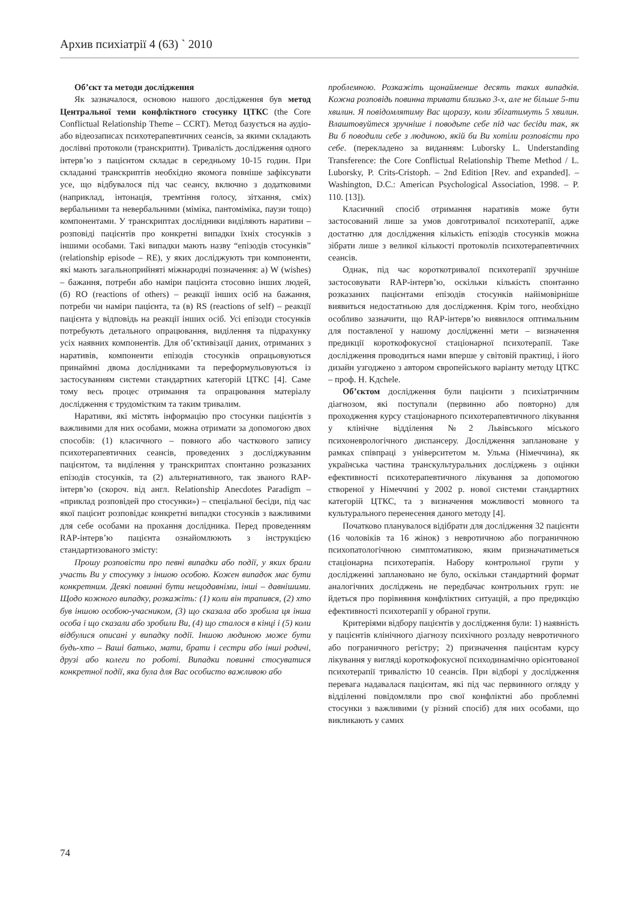Архив психіатрії 4 (63) ` 2010
Об’єкт та методи дослідження
Як зазначалося, основою нашого дослідження був метод Центральної теми конфліктного стосунку ЦТКС (the Core Conflictual Relationship Theme – CCRT). Метод базується на аудіо- або відеозаписах психотерапевтичних сеансів, за якими складають дослівні протоколи (транскрипти). Тривалість дослідження одного інтерв’ю з пацієнтом складає в середньому 10-15 годин. При складанні транскриптів необхідно якомога повніше зафіксувати усе, що відбувалося під час сеансу, включно з додатковими (наприклад, інтонація, тремтіння голосу, зітхання, сміх) вербальними та невербальними (міміка, пантоміміка, паузи тощо) компонентами. У транскриптах дослідники виділяють наративи – розповіді пацієнтів про конкретні випадки їхніх стосунків з іншими особами. Такі випадки мають назву “епізодів стосунків” (relationship episode – RE), у яких досліджують три компоненти, які мають загальноприйняті міжнародні позначення: а) W (wishes) – бажання, потреби або наміри пацієнта стосовно інших людей, (б) RO (reactions of others) – реакції інших осіб на бажання, потреби чи наміри пацієнта, та (в) RS (reactions of self) – реакції пацієнта у відповідь на реакції інших осіб. Усі епізоди стосунків потребують детального опрацювання, виділення та підрахунку усіх наявних компонентів. Для об’єктивізації даних, отриманих з наративів, компоненти епізодів стосунків опрацьовуються принаймні двома дослідниками та переформульовуються із застосуванням системи стандартних категорій ЦТКС [4]. Саме тому весь процес отримання та опрацювання матеріалу дослідження є трудомістким та таким тривалим.
Наративи, які містять інформацію про стосунки пацієнтів з важливими для них особами, можна отримати за допомогою двох способів: (1) класичного – повного або часткового запису психотерапевтичних сеансів, проведених з досліджуваним пацієнтом, та виділення у транскриптах спонтанно розказаних епізодів стосунків, та (2) альтернативного, так званого RAP-інтерв’ю (скороч. від англ. Relationship Anecdotes Paradigm – «приклад розповідей про стосунки») – спеціальної бесіди, під час якої пацієнт розповідає конкретні випадки стосунків з важливими для себе особами на прохання дослідника. Перед проведенням RAP-інтерв’ю пацієнта ознайомлюють з інструкцією стандартизованого змісту:
Прошу розповісти про певні випадки або події, у яких брали участь Ви у стосунку з іншою особою. Кожен випадок має бути конкретним. Деякі повинні бути нещодавніми, інші – давнішими. Щодо кожного випадку, розкажіть: (1) коли він трапився, (2) хто був іншою особою-учасником, (3) що сказала або зробила ця інша особа і що сказали або зробили Ви, (4) що сталося в кінці і (5) коли відбулися описані у випадку події. Іншою людиною може бути будь-хто – Ваші батько, мати, брати і сестри або інші родичі, друзі або колеги по роботі. Випадки повинні стосуватися конкретної події, яка була для Вас особисто важливою або
проблемною. Розкажіть щонайменше десять таких випадків. Кожна розповідь повинна тривати близько 3-х, але не більше 5-ти хвилин. Я повідомлятиму Вас щоразу, коли збігатимуть 5 хвилин. Влаштовуйтеся зручніше і поводьте себе під час бесіди так, як Ви б поводили себе з людиною, якій би Ви хотіли розповісти про себе. (перекладено за виданням: Luborsky L. Understanding Transference: the Core Conflictual Relationship Theme Method / L. Luborsky, P. Crits-Cristoph. – 2nd Edition [Rev. and expanded]. – Washington, D.C.: American Psychological Association, 1998. – P. 110. [13]).
Класичний спосіб отримання наративів може бути застосований лише за умов довготривалої психотерапії, адже достатню для дослідження кількість епізодів стосунків можна зібрати лише з великої кількості протоколів психотерапевтичних сеансів.
Однак, під час короткотривалої психотерапії зручніше застосовувати RAP-інтерв’ю, оскільки кількість спонтанно розказаних пацієнтами епізодів стосунків найімовірніше виявиться недостатньою для дослідження. Крім того, необхідно особливо зазначити, що RAP-інтерв’ю виявилося оптимальним для поставленої у нашому дослідженні мети – визначення предикції короткофокусної стаціонарної психотерапії. Таке дослідження проводиться нами вперше у світовій практиці, і його дизайн узгоджено з автором європейського варіанту методу ЦТКС – проф. H. Kдchele.
Об’єктом дослідження були пацієнти з психіатричним діагнозом, які поступали (первинно або повторно) для проходження курсу стаціонарного психотерапевтичного лікування у клінічне відділення №2 Львівського міського психоневрологічного диспансеру. Дослідження заплановане у рамках співпраці з університетом м. Ульма (Німеччина), як українська частина транскультуральних досліджень з оцінки ефективності психотерапевтичного лікування за допомогою створеної у Німеччині у 2002 р. нової системи стандартних категорій ЦТКС, та з визначення можливості мовного та культурального перенесення даного методу [4].
Початково планувалося відібрати для дослідження 32 пацієнти (16 чоловіків та 16 жінок) з невротичною або пограничною психопатологічною симптоматикою, яким призначатиметься стаціонарна психотерапія. Набору контрольної групи у дослідженні заплановано не було, оскільки стандартний формат аналогічних досліджень не передбачає контрольних груп: не йдеться про порівняння конфліктних ситуацій, а про предикцію ефективності психотерапії у обраної групи.
Критеріями відбору пацієнтів у дослідження були: 1) наявність у пацієнтів клінічного діагнозу психічного розладу невротичного або пограничного регістру; 2) призначення пацієнтам курсу лікування у вигляді короткофокусної психодинамічно орієнтованої психотерапії тривалістю 10 сеансів. При відборі у дослідження перевага надавалася пацієнтам, які під час первинного огляду у відділенні повідомляли про свої конфліктні або проблемні стосунки з важливими (у різний спосіб) для них особами, що викликають у самих
74